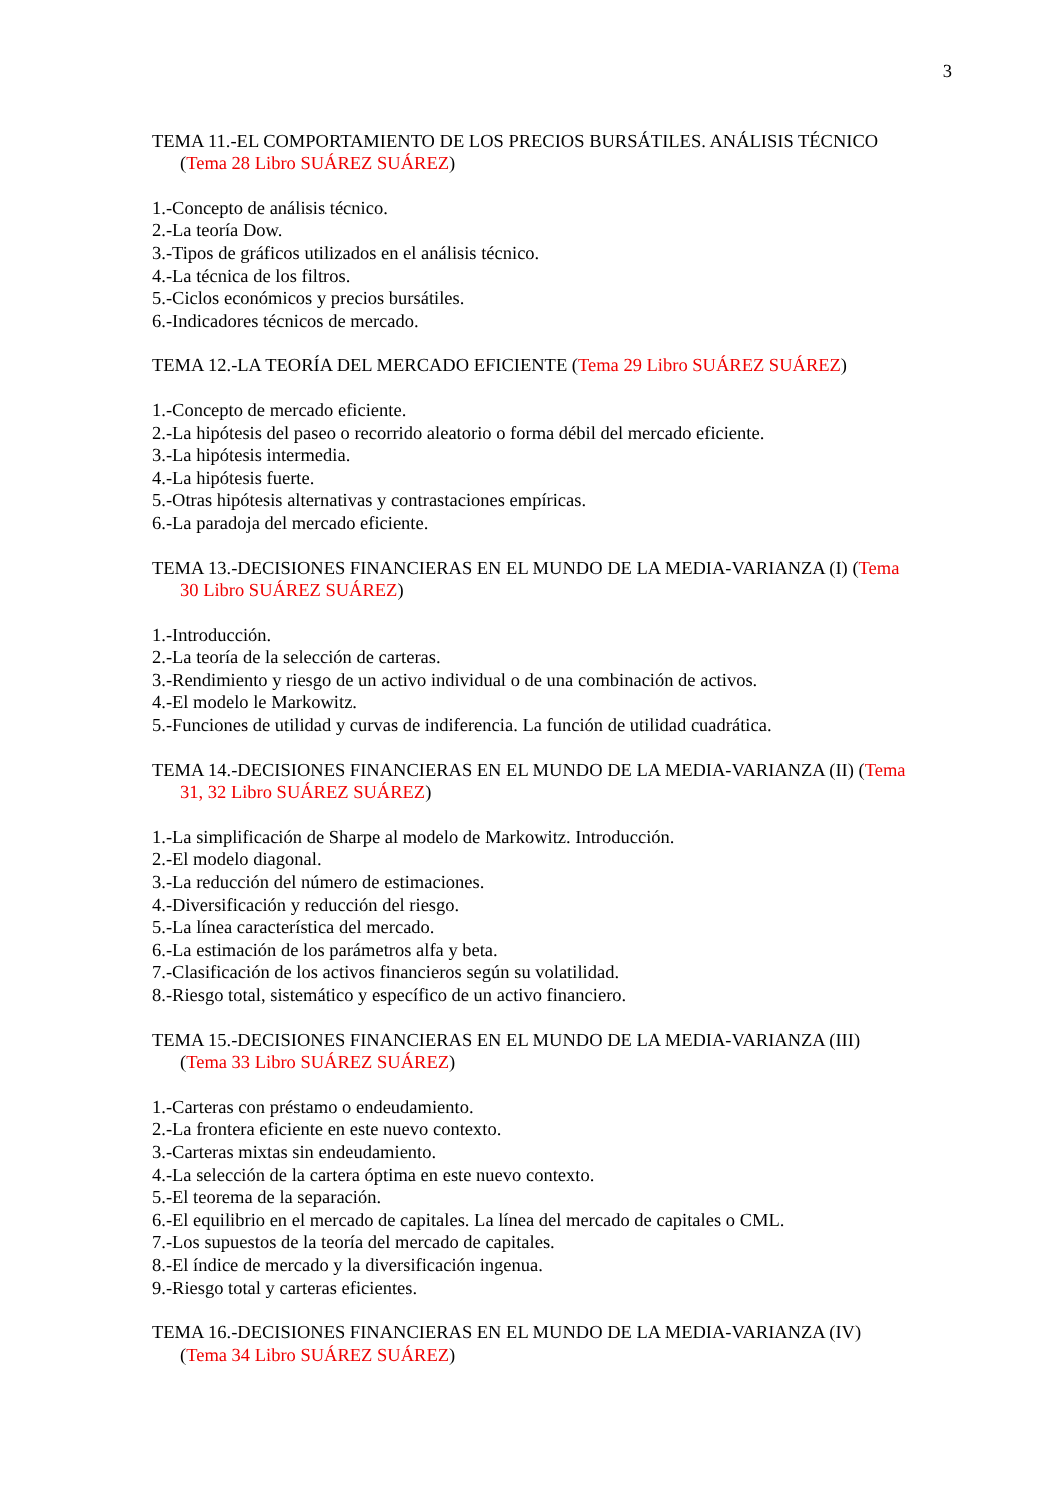3
TEMA 11.-EL COMPORTAMIENTO DE LOS PRECIOS BURSÁTILES. ANÁLISIS TÉCNICO (Tema 28 Libro SUÁREZ SUÁREZ)
1.-Concepto de análisis técnico.
2.-La teoría Dow.
3.-Tipos de gráficos utilizados en el análisis técnico.
4.-La técnica de los filtros.
5.-Ciclos económicos y precios bursátiles.
6.-Indicadores técnicos de mercado.
TEMA 12.-LA TEORÍA DEL MERCADO EFICIENTE (Tema 29 Libro SUÁREZ SUÁREZ)
1.-Concepto de mercado eficiente.
2.-La hipótesis del paseo o recorrido aleatorio o forma débil del mercado eficiente.
3.-La hipótesis intermedia.
4.-La hipótesis fuerte.
5.-Otras hipótesis alternativas y contrastaciones empíricas.
6.-La paradoja del mercado eficiente.
TEMA 13.-DECISIONES FINANCIERAS EN EL MUNDO DE LA MEDIA-VARIANZA (I) (Tema 30 Libro SUÁREZ SUÁREZ)
1.-Introducción.
2.-La teoría de la selección de carteras.
3.-Rendimiento y riesgo de un activo individual o de una combinación de activos.
4.-El modelo le Markowitz.
5.-Funciones de utilidad y curvas de indiferencia. La función de utilidad cuadrática.
TEMA 14.-DECISIONES FINANCIERAS EN EL MUNDO DE LA MEDIA-VARIANZA (II) (Tema 31, 32 Libro SUÁREZ SUÁREZ)
1.-La simplificación de Sharpe al modelo de Markowitz. Introducción.
2.-El modelo diagonal.
3.-La reducción del número de estimaciones.
4.-Diversificación y reducción del riesgo.
5.-La línea característica del mercado.
6.-La estimación de los parámetros alfa y beta.
7.-Clasificación de los activos financieros según su volatilidad.
8.-Riesgo total, sistemático y específico de un activo financiero.
TEMA 15.-DECISIONES FINANCIERAS EN EL MUNDO DE LA MEDIA-VARIANZA (III) (Tema 33 Libro SUÁREZ SUÁREZ)
1.-Carteras con préstamo o endeudamiento.
2.-La frontera eficiente en este nuevo contexto.
3.-Carteras mixtas sin endeudamiento.
4.-La selección de la cartera óptima en este nuevo contexto.
5.-El teorema de la separación.
6.-El equilibrio en el mercado de capitales. La línea del mercado de capitales o CML.
7.-Los supuestos de la teoría del mercado de capitales.
8.-El índice de mercado y la diversificación ingenua.
9.-Riesgo total y carteras eficientes.
TEMA 16.-DECISIONES FINANCIERAS EN EL MUNDO DE LA MEDIA-VARIANZA (IV) (Tema 34 Libro SUÁREZ SUÁREZ)